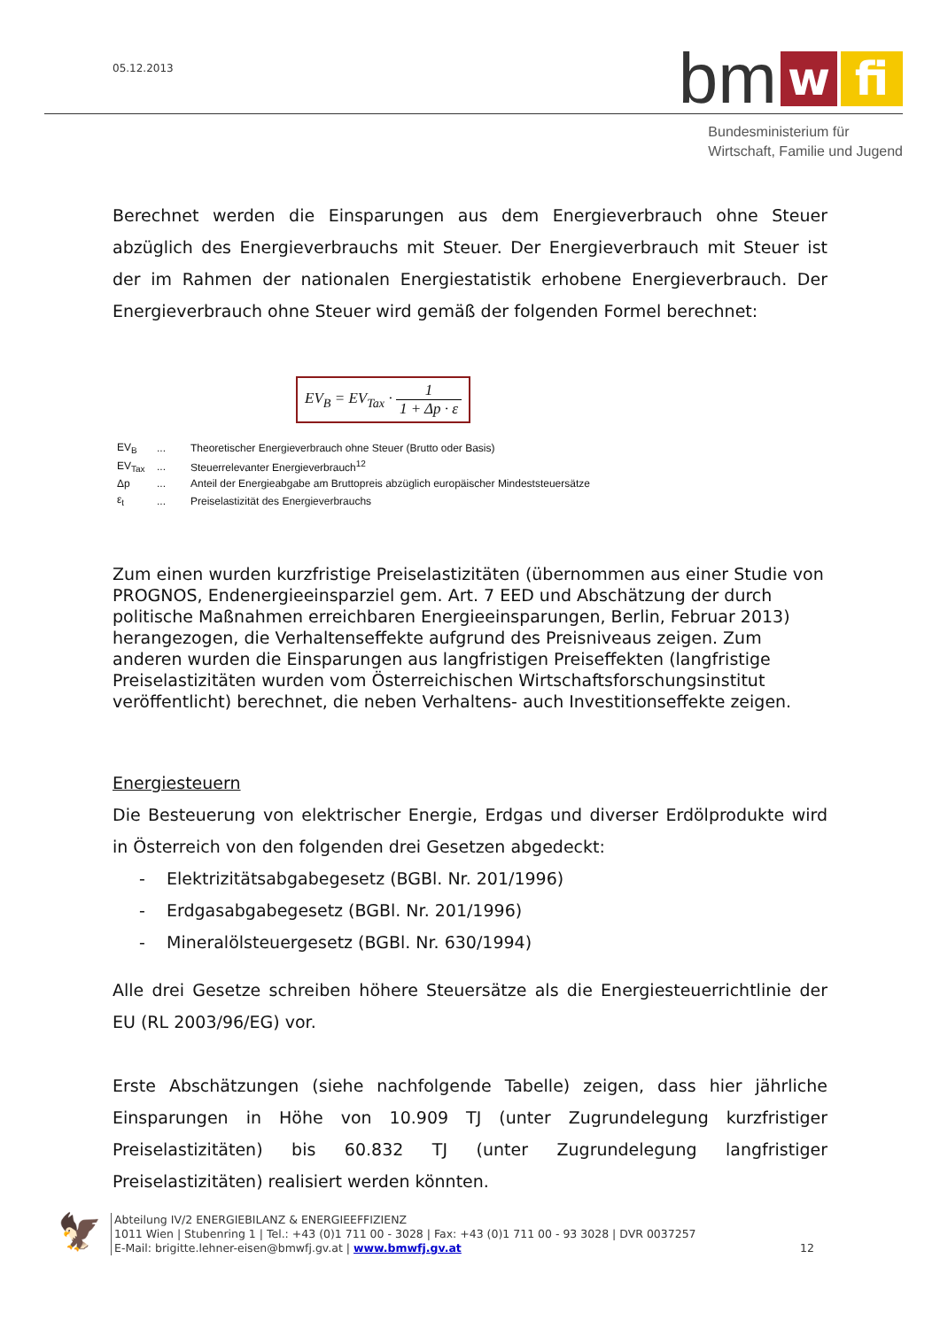05.12.2013 bm w fi
Bundesministerium für
Wirtschaft, Familie und Jugend
Berechnet werden die Einsparungen aus dem Energieverbrauch ohne Steuer abzüglich des Energieverbrauchs mit Steuer. Der Energieverbrauch mit Steuer ist der im Rahmen der nationalen Energiestatistik erhobene Energieverbrauch. Der Energieverbrauch ohne Steuer wird gemäß der folgenden Formel berechnet:
EV<sub>B</sub> = EV<sub>Tax</sub> · 1 1 + Δp · ε
| EV<sub>B</sub> | ... | Theoretischer Energieverbrauch ohne Steuer (Brutto oder Basis) |
| EV<sub>Tax</sub> | ... | Steuerrelevanter Energieverbrauch<sup>12</sup> |
| Δp | ... | Anteil der Energieabgabe am Bruttopreis abzüglich europäischer Mindeststeuersätze |
| ε<sub>t</sub> | ... | Preiselastizität des Energieverbrauchs |
Zum einen wurden kurzfristige Preiselastizitäten (übernommen aus einer Studie von PROGNOS, Endenergieeinsparziel gem. Art. 7 EED und Abschätzung der durch politische Maßnahmen erreichbaren Energieeinsparungen, Berlin, Februar 2013) herangezogen, die Verhaltenseffekte aufgrund des Preisniveaus zeigen. Zum anderen wurden die Einsparungen aus langfristigen Preiseffekten (langfristige Preiselastizitäten wurden vom Österreichischen Wirtschaftsforschungsinstitut veröffentlicht) berechnet, die neben Verhaltens- auch Investitionseffekte zeigen.
Energiesteuern
Die Besteuerung von elektrischer Energie, Erdgas und diverser Erdölprodukte wird in Österreich von den folgenden drei Gesetzen abgedeckt:
- Elektrizitätsabgabegesetz (BGBl. Nr. 201/1996)
- Erdgasabgabegesetz (BGBl. Nr. 201/1996)
- Mineralölsteuergesetz (BGBl. Nr. 630/1994)
Alle drei Gesetze schreiben höhere Steuersätze als die Energiesteuerrichtlinie der EU (RL 2003/96/EG) vor.
Erste Abschätzungen (siehe nachfolgende Tabelle) zeigen, dass hier jährliche Einsparungen in Höhe von 10.909 TJ (unter Zugrundelegung kurzfristiger Preiselastizitäten) bis 60.832 TJ (unter Zugrundelegung langfristiger Preiselastizitäten) realisiert werden könnten.
🦅
Abteilung IV/2 ENERGIEBILANZ & ENERGIEEFFIZIENZ
1011 Wien | Stubenring 1 | Tel.: +43 (0)1 711 00 - 3028 | Fax: +43 (0)1 711 00 - 93 3028 | DVR 0037257
E-Mail: brigitte.lehner-eisen@bmwfj.gv.at | www.bmwfj.gv.at 12